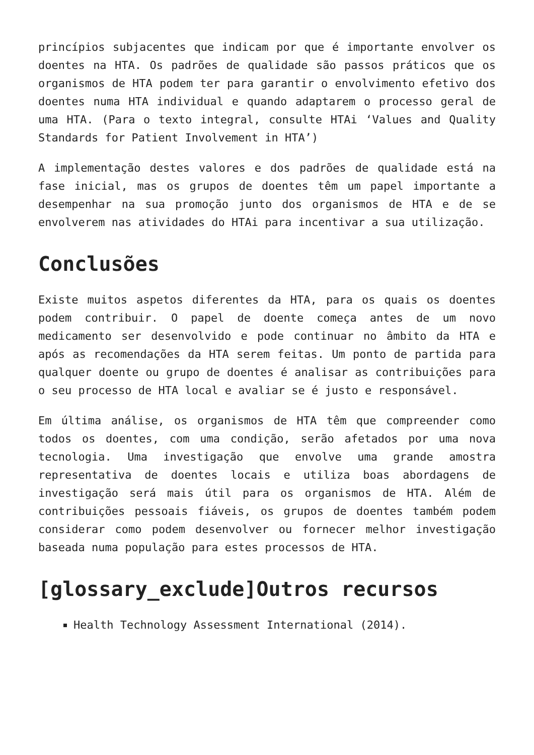princípios subjacentes que indicam por que é importante envolver os doentes na HTA. Os padrões de qualidade são passos práticos que os organismos de HTA podem ter para garantir o envolvimento efetivo dos doentes numa HTA individual e quando adaptarem o processo geral de uma HTA. (Para o texto integral, consulte HTAi ‘Values and Quality Standards for Patient Involvement in HTA’)
A implementação destes valores e dos padrões de qualidade está na fase inicial, mas os grupos de doentes têm um papel importante a desempenhar na sua promoção junto dos organismos de HTA e de se envolverem nas atividades do HTAi para incentivar a sua utilização.
Conclusões
Existe muitos aspetos diferentes da HTA, para os quais os doentes podem contribuir. O papel de doente começa antes de um novo medicamento ser desenvolvido e pode continuar no âmbito da HTA e após as recomendações da HTA serem feitas. Um ponto de partida para qualquer doente ou grupo de doentes é analisar as contribuições para o seu processo de HTA local e avaliar se é justo e responsável.
Em última análise, os organismos de HTA têm que compreender como todos os doentes, com uma condição, serão afetados por uma nova tecnologia. Uma investigação que envolve uma grande amostra representativa de doentes locais e utiliza boas abordagens de investigação será mais útil para os organismos de HTA. Além de contribuições pessoais fiáveis, os grupos de doentes também podem considerar como podem desenvolver ou fornecer melhor investigação baseada numa população para estes processos de HTA.
[glossary_exclude]Outros recursos
Health Technology Assessment International (2014).